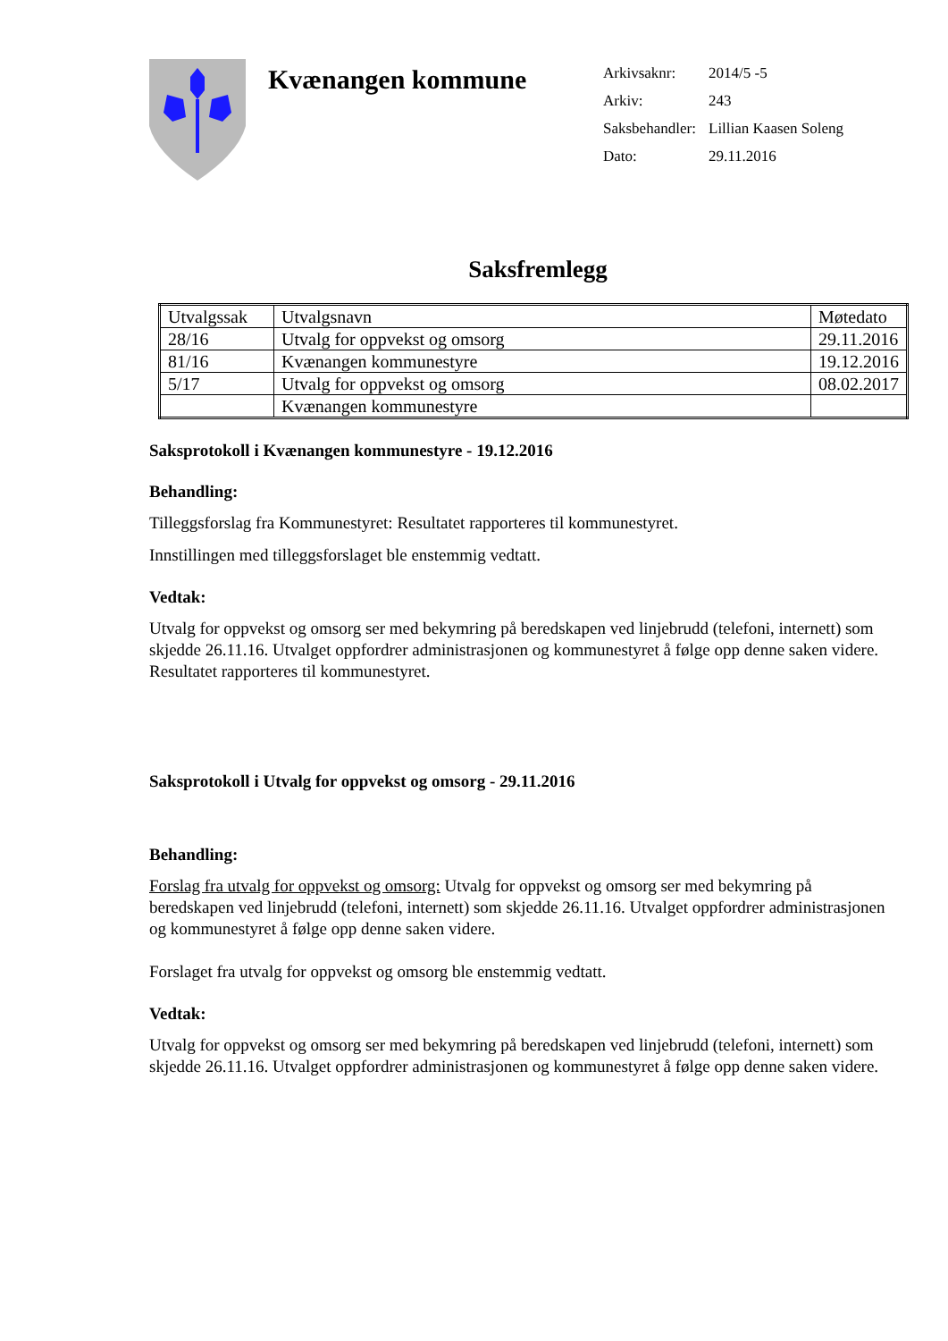Kvænangen kommune
Arkivsaknr: 2014/5 -5
Arkiv: 243
Saksbehandler: Lillian Kaasen Soleng
Dato: 29.11.2016
Saksfremlegg
| Utvalgssak | Utvalgsnavn | Møtedato |
| --- | --- | --- |
| 28/16 | Utvalg for oppvekst og omsorg | 29.11.2016 |
| 81/16 | Kvænangen kommunestyre | 19.12.2016 |
| 5/17 | Utvalg for oppvekst og omsorg | 08.02.2017 |
| | Kvænangen kommunestyre | |
Saksprotokoll i Kvænangen kommunestyre - 19.12.2016
Behandling:
Tilleggsforslag fra Kommunestyret: Resultatet rapporteres til kommunestyret.
Innstillingen med tilleggsforslaget ble enstemmig vedtatt.
Vedtak:
Utvalg for oppvekst og omsorg ser med bekymring på beredskapen ved linjebrudd (telefoni, internett) som skjedde 26.11.16. Utvalget oppfordrer administrasjonen og kommunestyret å følge opp denne saken videre. Resultatet rapporteres til kommunestyret.
Saksprotokoll i Utvalg for oppvekst og omsorg - 29.11.2016
Behandling:
Forslag fra utvalg for oppvekst og omsorg: Utvalg for oppvekst og omsorg ser med bekymring på beredskapen ved linjebrudd (telefoni, internett) som skjedde 26.11.16. Utvalget oppfordrer administrasjonen og kommunestyret å følge opp denne saken videre.
Forslaget fra utvalg for oppvekst og omsorg ble enstemmig vedtatt.
Vedtak:
Utvalg for oppvekst og omsorg ser med bekymring på beredskapen ved linjebrudd (telefoni, internett) som skjedde 26.11.16. Utvalget oppfordrer administrasjonen og kommunestyret å følge opp denne saken videre.